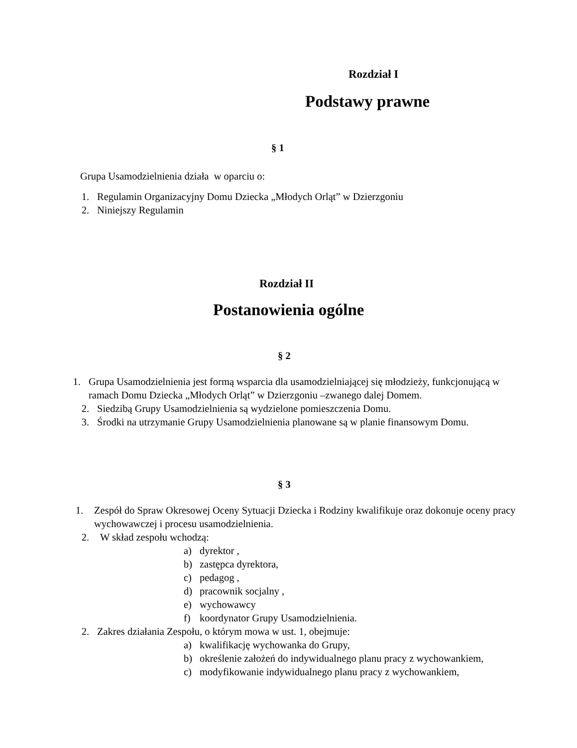Rozdział I
Podstawy prawne
§ 1
Grupa Usamodzielnienia działa w oparciu o:
1. Regulamin Organizacyjny Domu Dziecka „Młodych Orląt” w Dzierzgoniu
2. Niniejszy Regulamin
Rozdział II
Postanowienia ogólne
§ 2
1. Grupa Usamodzielnienia jest formą wsparcia dla usamodzielniającej się młodzieży, funkcjonującą w ramach Domu Dziecka „Młodych Orląt” w Dzierzgoniu –zwanego dalej Domem.
2. Siedzibą Grupy Usamodzielnienia są wydzielone pomieszczenia Domu.
3. Środki na utrzymanie Grupy Usamodzielnienia planowane są w planie finansowym Domu.
§ 3
1. Zespół do Spraw Okresowej Oceny Sytuacji Dziecka i Rodziny kwalifikuje oraz dokonuje oceny pracy wychowawczej i procesu usamodzielnienia.
2. W skład zespołu wchodzą:
a) dyrektor ,
b) zastępca dyrektora,
c) pedagog ,
d) pracownik socjalny ,
e) wychowawcy
f) koordynator Grupy Usamodzielnienia.
2. Zakres działania Zespołu, o którym mowa w ust. 1, obejmuje:
a) kwalifikację wychowanka do Grupy,
b) określenie założeń do indywidualnego planu pracy z wychowankiem,
c) modyfikowanie indywidualnego planu pracy z wychowankiem,